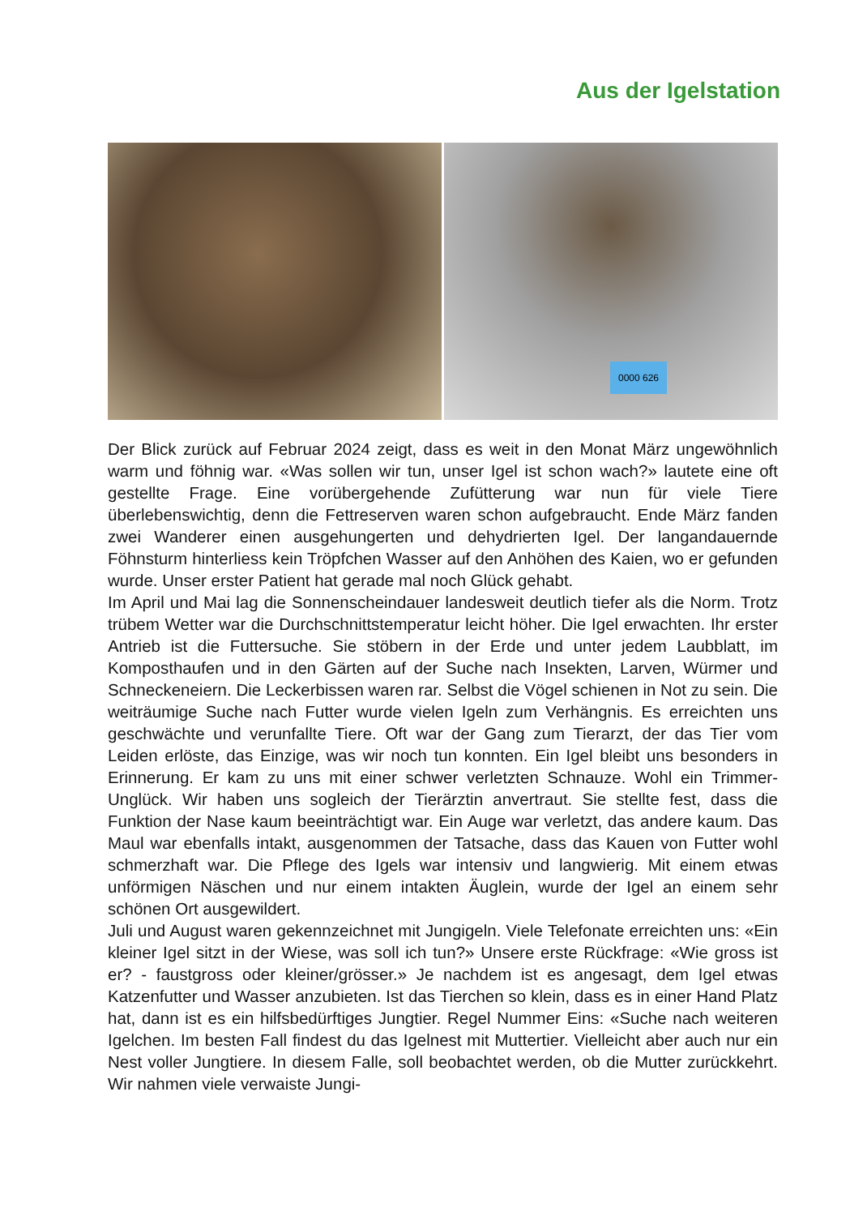Aus der Igelstation
0000 626
Der Blick zurück auf Februar 2024 zeigt, dass es weit in den Monat März ungewöhnlich warm und föhnig war. «Was sollen wir tun, unser Igel ist schon wach?» lautete eine oft gestellte Frage. Eine vorübergehende Zufütterung war nun für viele Tiere überlebenswichtig, denn die Fettreserven waren schon aufgebraucht. Ende März fanden zwei Wanderer einen ausgehungerten und dehydrierten Igel. Der langandauernde Föhnsturm hinterliess kein Tröpfchen Wasser auf den Anhöhen des Kaien, wo er gefunden wurde. Unser erster Patient hat gerade mal noch Glück gehabt.
Im April und Mai lag die Sonnenscheindauer landesweit deutlich tiefer als die Norm. Trotz trübem Wetter war die Durchschnittstemperatur leicht höher. Die Igel erwachten. Ihr erster Antrieb ist die Futtersuche. Sie stöbern in der Erde und unter jedem Laubblatt, im Komposthaufen und in den Gärten auf der Suche nach Insekten, Larven, Würmer und Schneckeneiern. Die Leckerbissen waren rar. Selbst die Vögel schienen in Not zu sein. Die weiträumige Suche nach Futter wurde vielen Igeln zum Verhängnis. Es erreichten uns geschwächte und verunfallte Tiere. Oft war der Gang zum Tierarzt, der das Tier vom Leiden erlöste, das Einzige, was wir noch tun konnten. Ein Igel bleibt uns besonders in Erinnerung. Er kam zu uns mit einer schwer verletzten Schnauze. Wohl ein Trimmer-Unglück. Wir haben uns sogleich der Tierärztin anvertraut. Sie stellte fest, dass die Funktion der Nase kaum beeinträchtigt war. Ein Auge war verletzt, das andere kaum. Das Maul war ebenfalls intakt, ausgenommen der Tatsache, dass das Kauen von Futter wohl schmerzhaft war. Die Pflege des Igels war intensiv und langwierig. Mit einem etwas unförmigen Näschen und nur einem intakten Äuglein, wurde der Igel an einem sehr schönen Ort ausgewildert.
Juli und August waren gekennzeichnet mit Jungigeln. Viele Telefonate erreichten uns: «Ein kleiner Igel sitzt in der Wiese, was soll ich tun?» Unsere erste Rückfrage: «Wie gross ist er? - faustgross oder kleiner/grösser.» Je nachdem ist es angesagt, dem Igel etwas Katzenfutter und Wasser anzubieten. Ist das Tierchen so klein, dass es in einer Hand Platz hat, dann ist es ein hilfsbedürftiges Jungtier. Regel Nummer Eins: «Suche nach weiteren Igelchen. Im besten Fall findest du das Igelnest mit Muttertier. Vielleicht aber auch nur ein Nest voller Jungtiere. In diesem Falle, soll beobachtet werden, ob die Mutter zurückkehrt. Wir nahmen viele verwaiste Jungi-